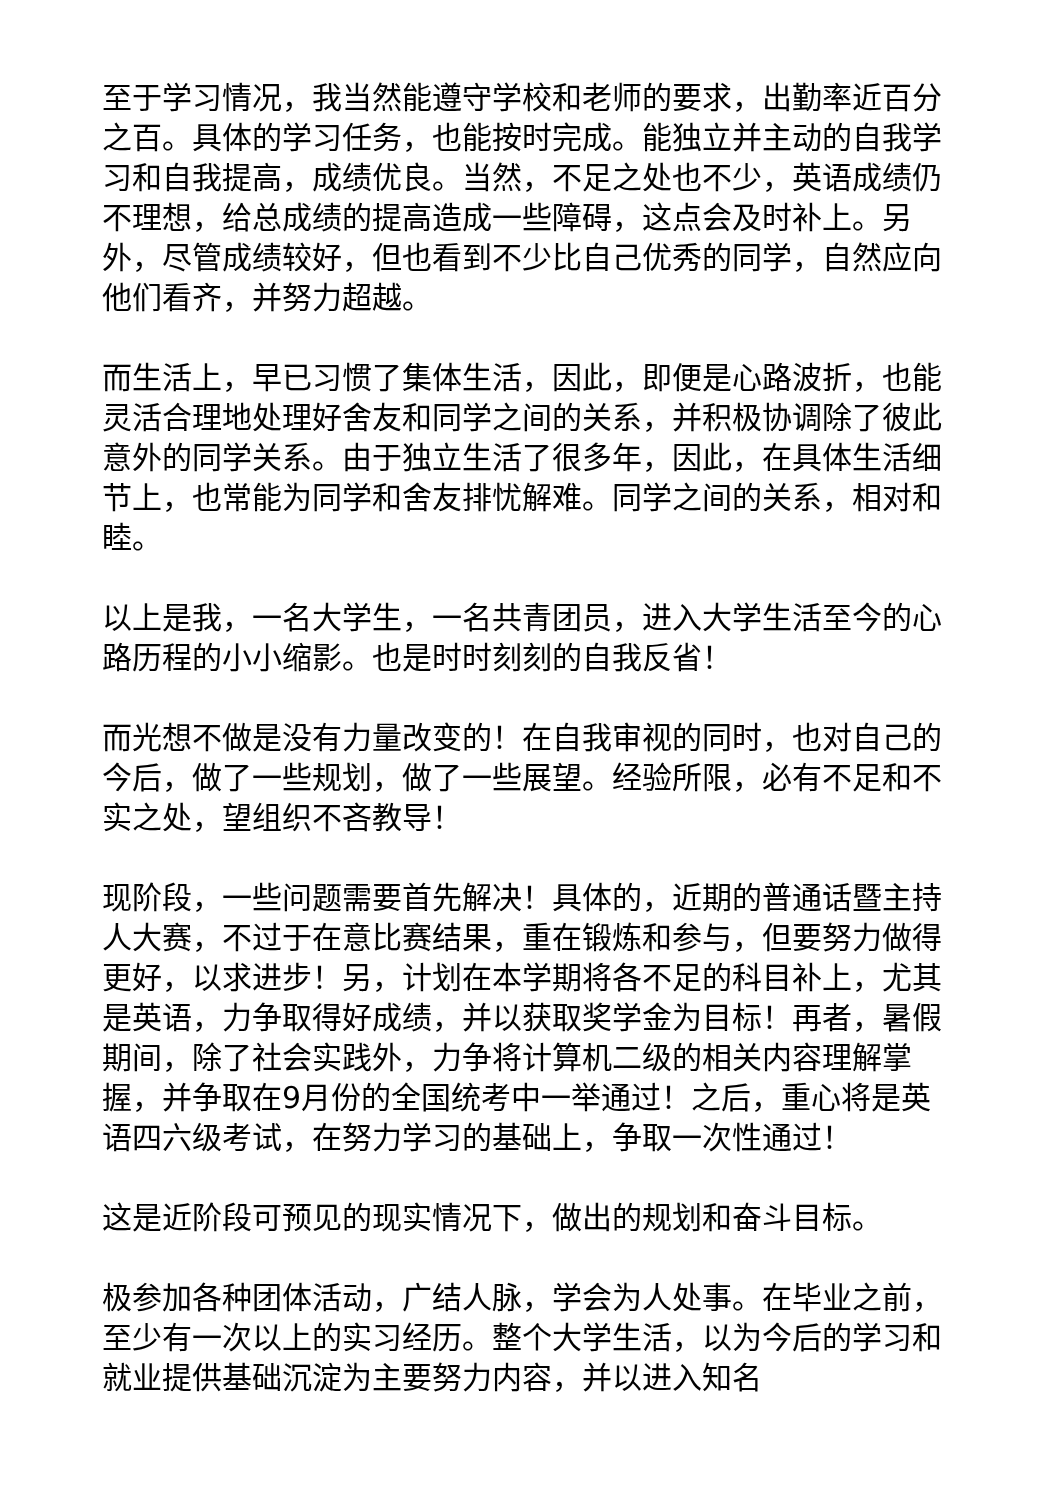至于学习情况，我当然能遵守学校和老师的要求，出勤率近百分之百。具体的学习任务，也能按时完成。能独立并主动的自我学习和自我提高，成绩优良。当然，不足之处也不少，英语成绩仍不理想，给总成绩的提高造成一些障碍，这点会及时补上。另外，尽管成绩较好，但也看到不少比自己优秀的同学，自然应向他们看齐，并努力超越。
而生活上，早已习惯了集体生活，因此，即便是心路波折，也能灵活合理地处理好舍友和同学之间的关系，并积极协调除了彼此意外的同学关系。由于独立生活了很多年，因此，在具体生活细节上，也常能为同学和舍友排忧解难。同学之间的关系，相对和睦。
以上是我，一名大学生，一名共青团员，进入大学生活至今的心路历程的小小缩影。也是时时刻刻的自我反省！
而光想不做是没有力量改变的！在自我审视的同时，也对自己的今后，做了一些规划，做了一些展望。经验所限，必有不足和不实之处，望组织不吝教导！
现阶段，一些问题需要首先解决！具体的，近期的普通话暨主持人大赛，不过于在意比赛结果，重在锻炼和参与，但要努力做得更好，以求进步！另，计划在本学期将各不足的科目补上，尤其是英语，力争取得好成绩，并以获取奖学金为目标！再者，暑假期间，除了社会实践外，力争将计算机二级的相关内容理解掌握，并争取在9月份的全国统考中一举通过！之后，重心将是英语四六级考试，在努力学习的基础上，争取一次性通过！
这是近阶段可预见的现实情况下，做出的规划和奋斗目标。
极参加各种团体活动，广结人脉，学会为人处事。在毕业之前，至少有一次以上的实习经历。整个大学生活，以为今后的学习和就业提供基础沉淀为主要努力内容，并以进入知名